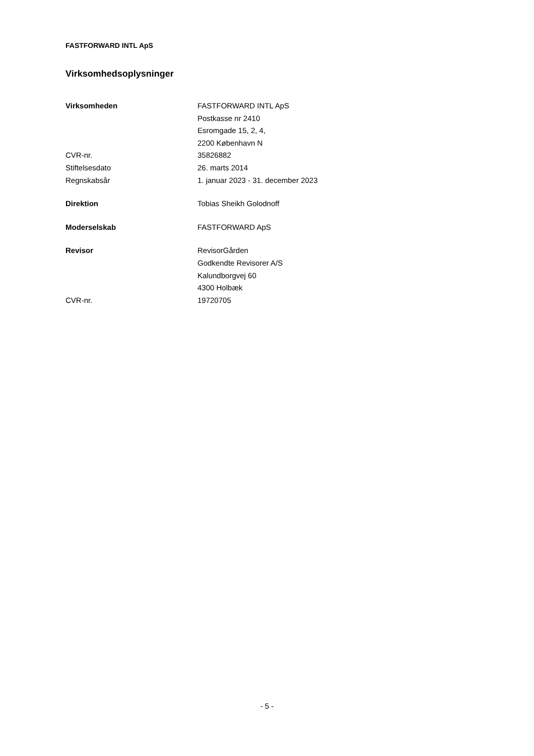FASTFORWARD INTL ApS
Virksomhedsoplysninger
| Virksomheden | FASTFORWARD INTL ApS |
| | Postkasse nr 2410 |
| | Esromgade 15, 2, 4, |
| | 2200 København N |
| CVR-nr. | 35826882 |
| Stiftelsesdato | 26. marts 2014 |
| Regnskabsår | 1. januar 2023 - 31. december 2023 |
| Direktion | Tobias Sheikh Golodnoff |
| Moderselskab | FASTFORWARD ApS |
| Revisor | RevisorGården |
| | Godkendte Revisorer A/S |
| | Kalundborgvej 60 |
| | 4300 Holbæk |
| CVR-nr. | 19720705 |
- 5 -